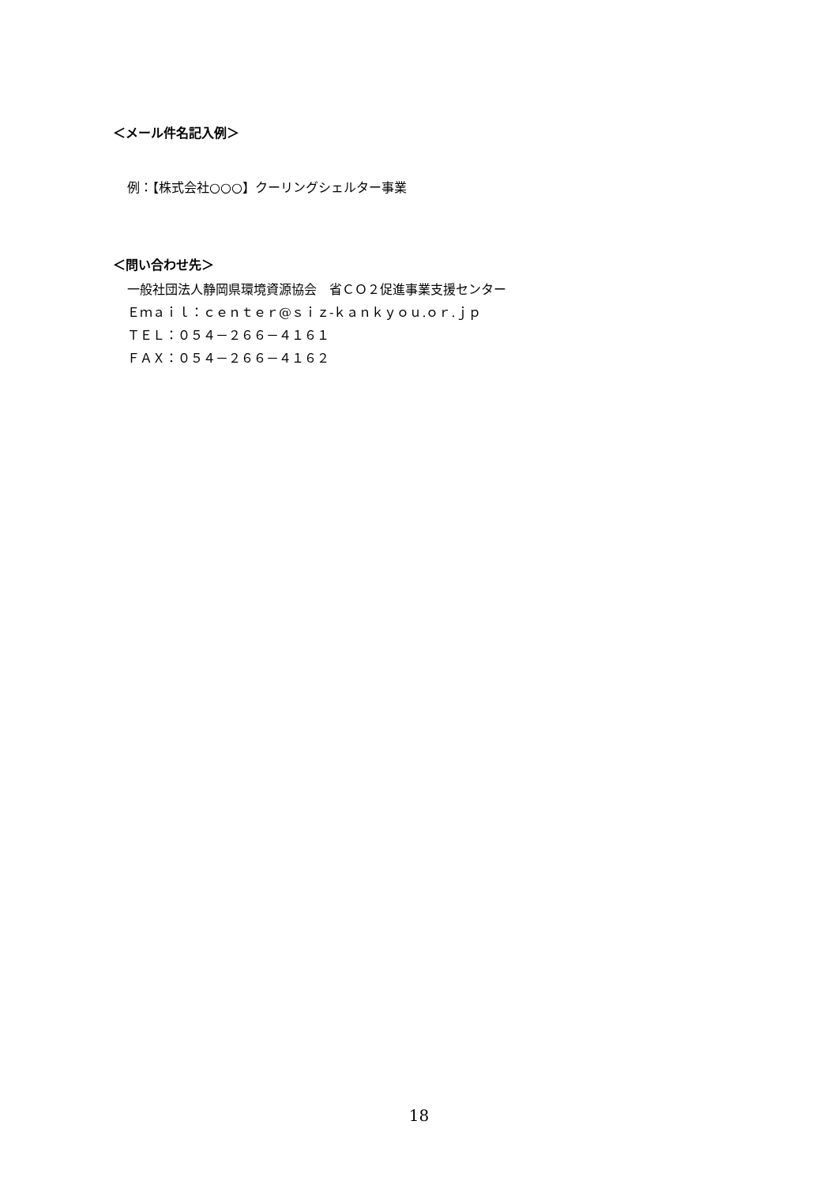＜メール件名記入例＞
例：【株式会社○○○】クーリングシェルター事業
＜問い合わせ先＞
一般社団法人静岡県環境資源協会　省ＣＯ２促進事業支援センター
Ｅｍａｉｌ：ｃｅｎｔｅｒ@ｓｉｚ-ｋａｎｋｙｏｕ.ｏｒ.ｊｐ
ＴＥＬ：０５４－２６６－４１６１
ＦＡＸ：０５４－２６６－４１６２
18